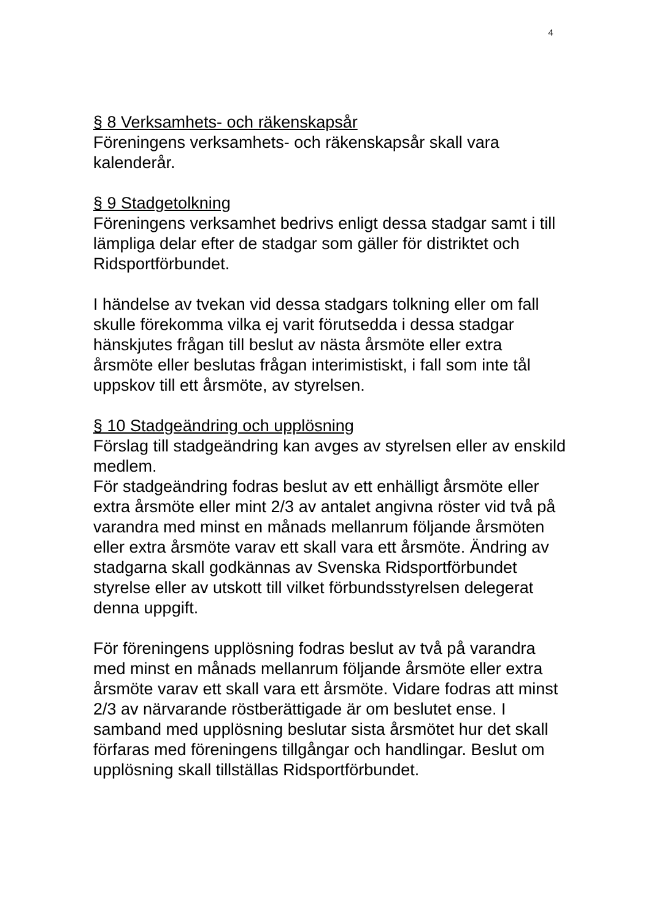4
§ 8 Verksamhets- och räkenskapsår
Föreningens verksamhets- och räkenskapsår skall vara kalenderår.
§ 9 Stadgetolkning
Föreningens verksamhet bedrivs enligt dessa stadgar samt i till lämpliga delar efter de stadgar som gäller för distriktet och Ridsportförbundet.
I händelse av tvekan vid dessa stadgars tolkning eller om fall skulle förekomma vilka ej varit förutsedda i dessa stadgar hänskjutes frågan till beslut av nästa årsmöte eller extra årsmöte eller beslutas frågan interimistiskt, i fall som inte tål uppskov till ett årsmöte, av styrelsen.
§ 10 Stadgeändring och upplösning
Förslag till stadgeändring kan avges av styrelsen eller av enskild medlem.
För stadgeändring fodras beslut av ett enhälligt årsmöte eller extra årsmöte eller mint 2/3 av antalet angivna röster vid två på varandra med minst en månads mellanrum följande årsmöten eller extra årsmöte varav ett skall vara ett årsmöte. Ändring av stadgarna skall godkännas av Svenska Ridsportförbundet styrelse eller av utskott till vilket förbundsstyrelsen delegerat denna uppgift.
För föreningens upplösning fodras beslut av två på varandra med minst en månads mellanrum följande årsmöte eller extra årsmöte varav ett skall vara ett årsmöte. Vidare fodras att minst 2/3 av närvarande röstberättigade är om beslutet ense. I samband med upplösning beslutar sista årsmötet hur det skall förfaras med föreningens tillgångar och handlingar. Beslut om upplösning skall tillställas Ridsportförbundet.